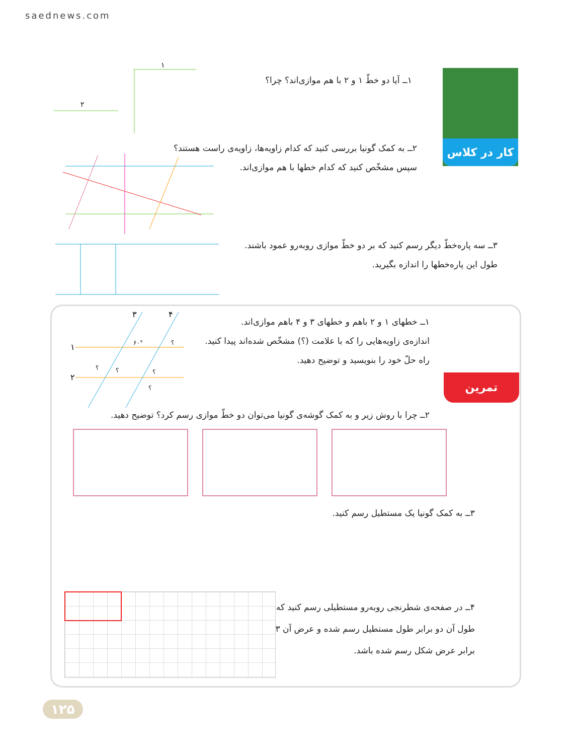saednews.com
کار در کلاس
۱ــ آیا دو خطّ ۱ و ۲ با هم موازی‌اند؟ چرا؟
۲ــ به کمک گونیا بررسی کنید که کدام زاویه‌ها، زاویه‌ی راست هستند؟
سپس مشخّص کنید که کدام خطها با هم موازی‌اند.
۳ــ سه پاره‌خطّ دیگر رسم کنید که بر دو خطّ موازی روبه‌رو عمود باشند. طول این پاره‌خطها را اندازه بگیرید.
۱
۲
تمرین
۱ــ خطهای ۱ و ۲ باهم و خطهای ۳ و ۴ باهم موازی‌اند.
اندازه‌ی زاویه‌هایی را که با علامت (؟) مشخّص شده‌اند پیدا کنید.
راه حلّ خود را بنویسید و توضیح دهید.
۱
۲
۳
۴
۶۰°
؟
؟
؟
؟
؟
۲ــ چرا با روش زیر و به کمک گوشه‌ی گونیا می‌توان دو خطّ موازی رسم کرد؟ توضیح دهید.
۳ــ به کمک گونیا یک مستطیل رسم کنید.
۴ــ در صفحه‌ی شطرنجی روبه‌رو مستطیلی رسم کنید که طول آن دو برابر طول مستطیل رسم شده و عرض آن ۳ برابر عرض شکل رسم شده باشد.
۱۲۵